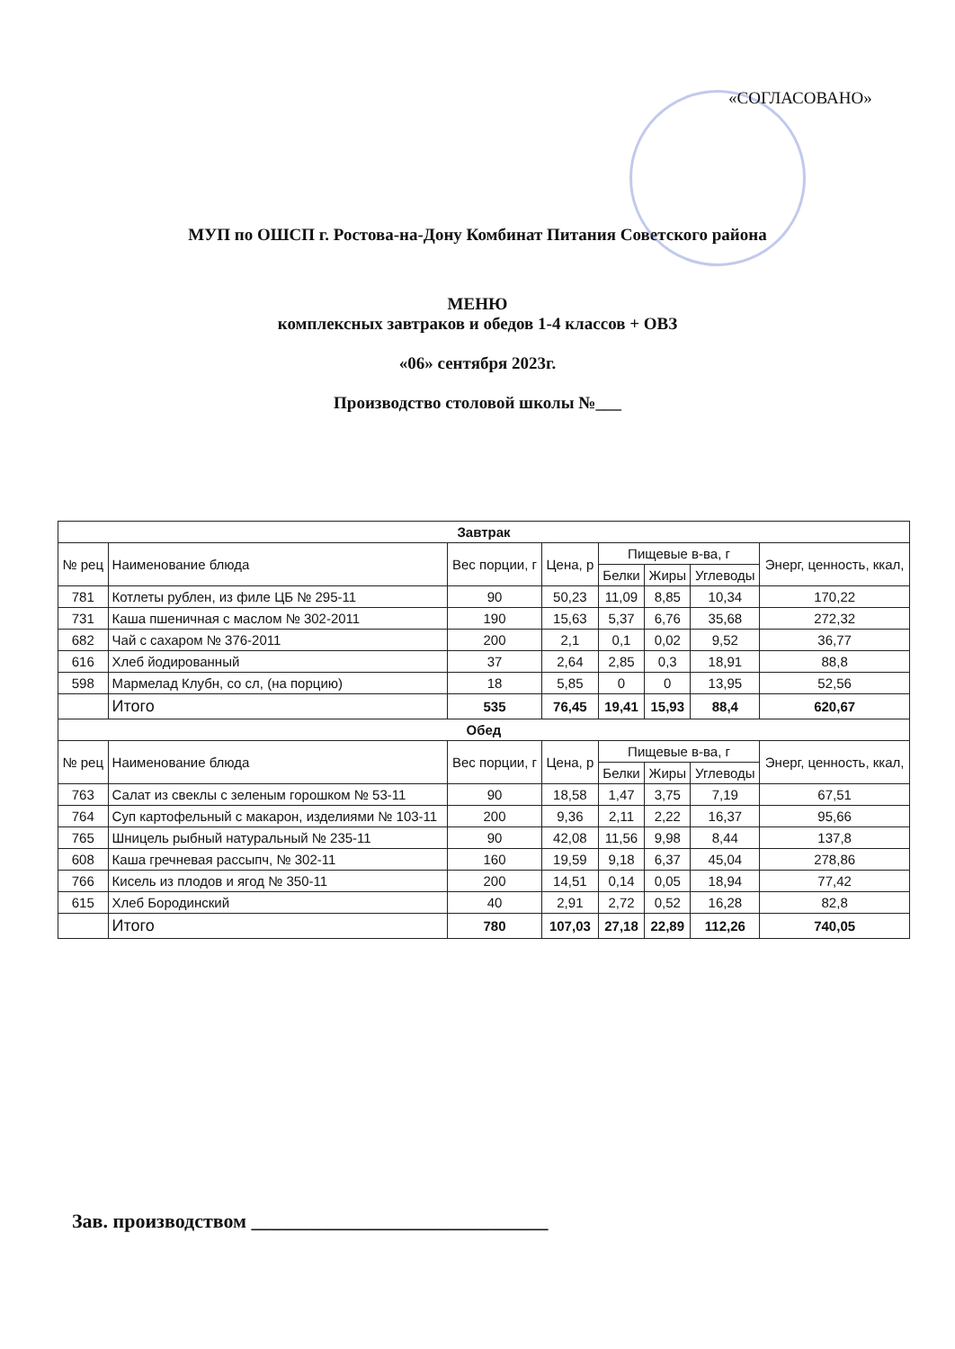«СОГЛАСОВАНО»
МУП по ОШСП г. Ростова-на-Дону Комбинат Питания Советского района
МЕНЮ
комплексных завтраков и обедов 1-4 классов + ОВЗ
«06» сентября 2023г.
Производство столовой школы №___
| Завтрак | | | | | | | |
| --- | --- | --- | --- | --- | --- | --- | --- |
| № рец | Наименование блюда | Вес порции, г | Цена, р | Пищевые в-ва, г | | | Энерг, ценность, ккал, |
| | | | | Белки | Жиры | Углеводы | |
| 781 | Котлеты рублен, из филе ЦБ № 295-11 | 90 | 50,23 | 11,09 | 8,85 | 10,34 | 170,22 |
| 731 | Каша пшеничная с маслом № 302-2011 | 190 | 15,63 | 5,37 | 6,76 | 35,68 | 272,32 |
| 682 | Чай с сахаром № 376-2011 | 200 | 2,1 | 0,1 | 0,02 | 9,52 | 36,77 |
| 616 | Хлеб йодированный | 37 | 2,64 | 2,85 | 0,3 | 18,91 | 88,8 |
| 598 | Мармелад Клубн, со сл, (на порцию) | 18 | 5,85 | 0 | 0 | 13,95 | 52,56 |
| | Итого | 535 | 76,45 | 19,41 | 15,93 | 88,4 | 620,67 |
| Обед | | | | | | | |
| № рец | Наименование блюда | Вес порции, г | Цена, р | Пищевые в-ва, г | | | Энерг, ценность, ккал, |
| | | | | Белки | Жиры | Углеводы | |
| 763 | Салат из свеклы с зеленым горошком № 53-11 | 90 | 18,58 | 1,47 | 3,75 | 7,19 | 67,51 |
| 764 | Суп картофельный с макарон, изделиями № 103-11 | 200 | 9,36 | 2,11 | 2,22 | 16,37 | 95,66 |
| 765 | Шницель рыбный натуральный № 235-11 | 90 | 42,08 | 11,56 | 9,98 | 8,44 | 137,8 |
| 608 | Каша гречневая рассыпч, № 302-11 | 160 | 19,59 | 9,18 | 6,37 | 45,04 | 278,86 |
| 766 | Кисель из плодов и ягод № 350-11 | 200 | 14,51 | 0,14 | 0,05 | 18,94 | 77,42 |
| 615 | Хлеб Бородинский | 40 | 2,91 | 2,72 | 0,52 | 16,28 | 82,8 |
| | Итого | 780 | 107,03 | 27,18 | 22,89 | 112,26 | 740,05 |
Зав. производством ______________________________